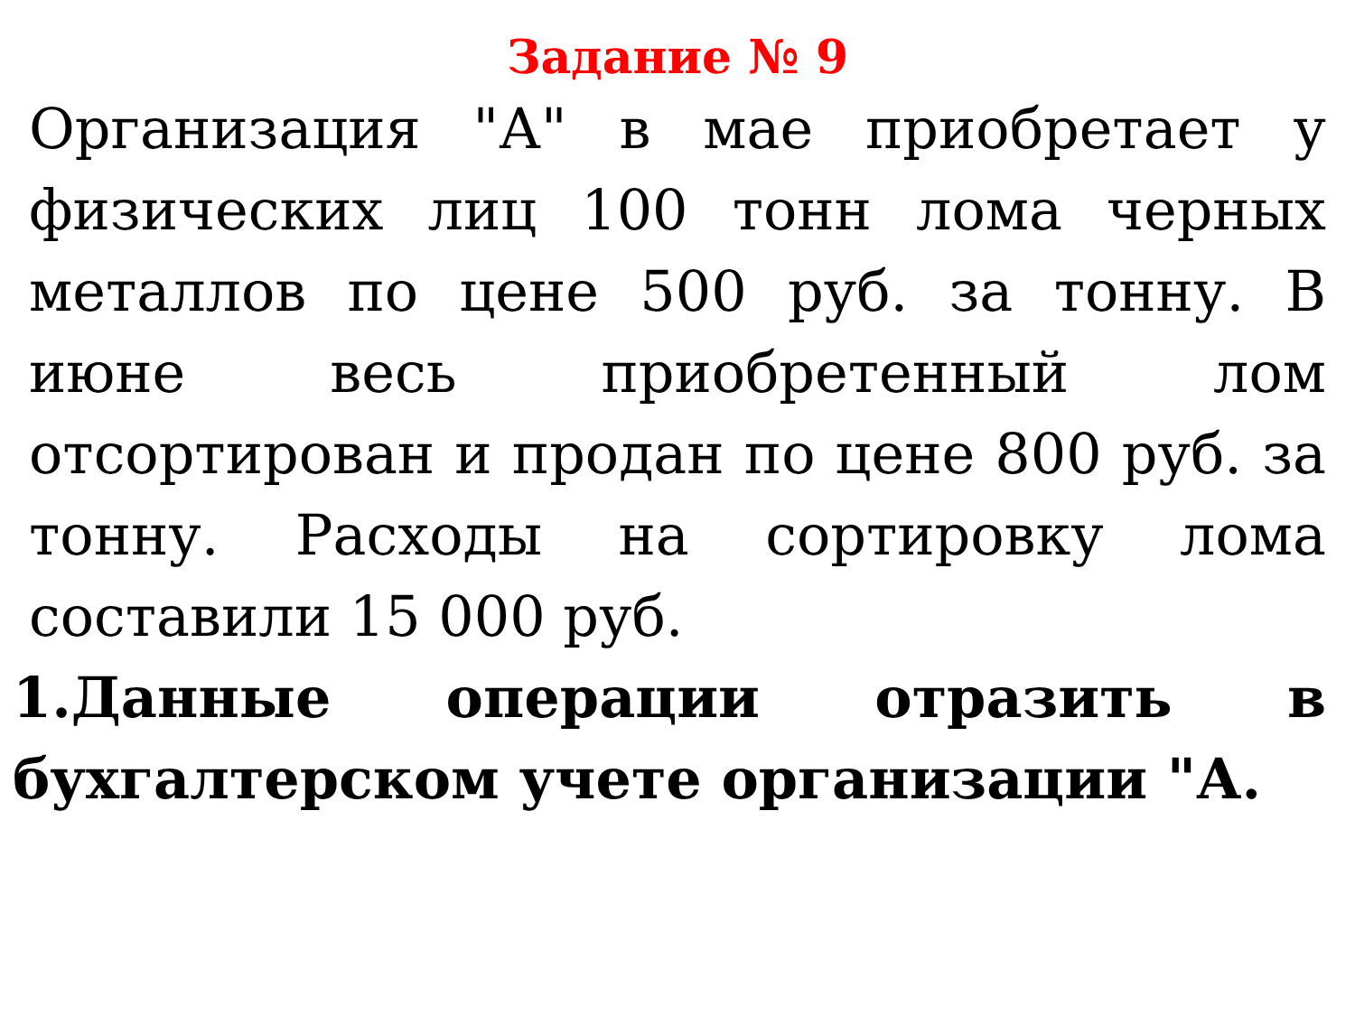Задание № 9
Организация "А" в мае приобретает у физических лиц 100 тонн лома черных металлов по цене 500 руб. за тонну. В июне весь приобретенный лом отсортирован и продан по цене 800 руб. за тонну. Расходы на сортировку лома составили 15 000 руб.
1.Данные операции отразить в бухгалтерском учете организации "А.